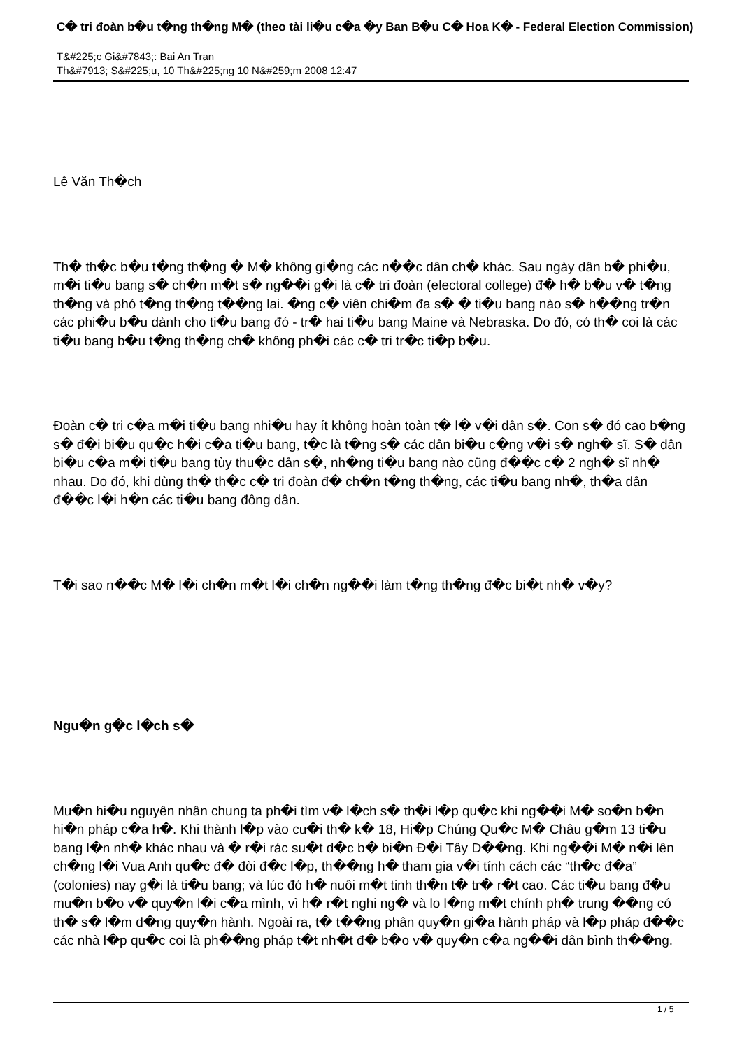C� tri đoàn b�u t�ng th�ng M� (theo tài li�u c�a �y Ban B�u C� Hoa K� - Federal Election Commission)
T&#225;c Gi&#7843;: Bai An Tran
Th&#7913; S&#225;u, 10 Th&#225;ng 10 N&#259;m 2008 12:47
Lê Văn Th�ch
Th� th�c b�u t�ng th�ng � M� không gi�ng các n��c dân ch� khác. Sau ngày dân b� phi�u, m�i ti�u bang s� ch�n m�t s� ng��i g�i là c� tri đoàn (electoral college) đ� h� b�u v� t�ng th�ng và phó t�ng th�ng t��ng lai. �ng c� viên chi�m đa s� � ti�u bang nào s� h��ng tr�n các phi�u b�u dành cho ti�u bang đó - tr� hai ti�u bang Maine và Nebraska. Do đó, có th� coi là các ti�u bang b�u t�ng th�ng ch� không ph�i các c� tri tr�c ti�p b�u.
Đoàn c� tri c�a m�i ti�u bang nhi�u hay ít không hoàn toàn t� l� v�i dân s�. Con s� đó cao b�ng s� đ�i bi�u qu�c h�i c�a ti�u bang, t�c là t�ng s� các dân bi�u c�ng v�i s� ngh� sĩ. S� dân bi�u c�a m�i ti�u bang tùy thu�c dân s�, nh�ng ti�u bang nào cũng đ��c c� 2 ngh� sĩ nh� nhau. Do đó, khi dùng th� th�c c� tri đoàn đ� ch�n t�ng th�ng, các ti�u bang nh�, th�a dân đ��c l�i h�n các ti�u bang đông dân.
T�i sao n��c M� l�i ch�n m�t l�i ch�n ng��i làm t�ng th�ng đ�c bi�t nh� v�y?
Ngu�n g�c l�ch s�
Mu�n hi�u nguyên nhân chung ta ph�i tìm v� l�ch s� th�i l�p qu�c khi ng��i M� so�n b�n hi�n pháp c�a h�. Khi thành l�p vào cu�i th� k� 18, Hi�p Chúng Qu�c M� Châu g�m 13 ti�u bang l�n nh� khác nhau và � r�i rác su�t d�c b� bi�n Đ�i Tây D��ng. Khi ng��i M� n�i lên ch�ng l�i Vua Anh qu�c đ� đòi đ�c l�p, th��ng h� tham gia v�i tính cách các “th�c đ�a” (colonies) nay g�i là ti�u bang; và lúc đó h� nuôi m�t tinh th�n t� tr� r�t cao. Các ti�u bang đ�u mu�n b�o v� quy�n l�i c�a mình, vì h� r�t nghi ng� và lo l�ng m�t chính ph� trung ��ng có th� s� l�m d�ng quy�n hành. Ngoài ra, t� t��ng phân quy�n gi�a hành pháp và l�p pháp đ��c các nhà l�p qu�c coi là ph��ng pháp t�t nh�t đ� b�o v� quy�n c�a ng��i dân bình th��ng.
1 / 5